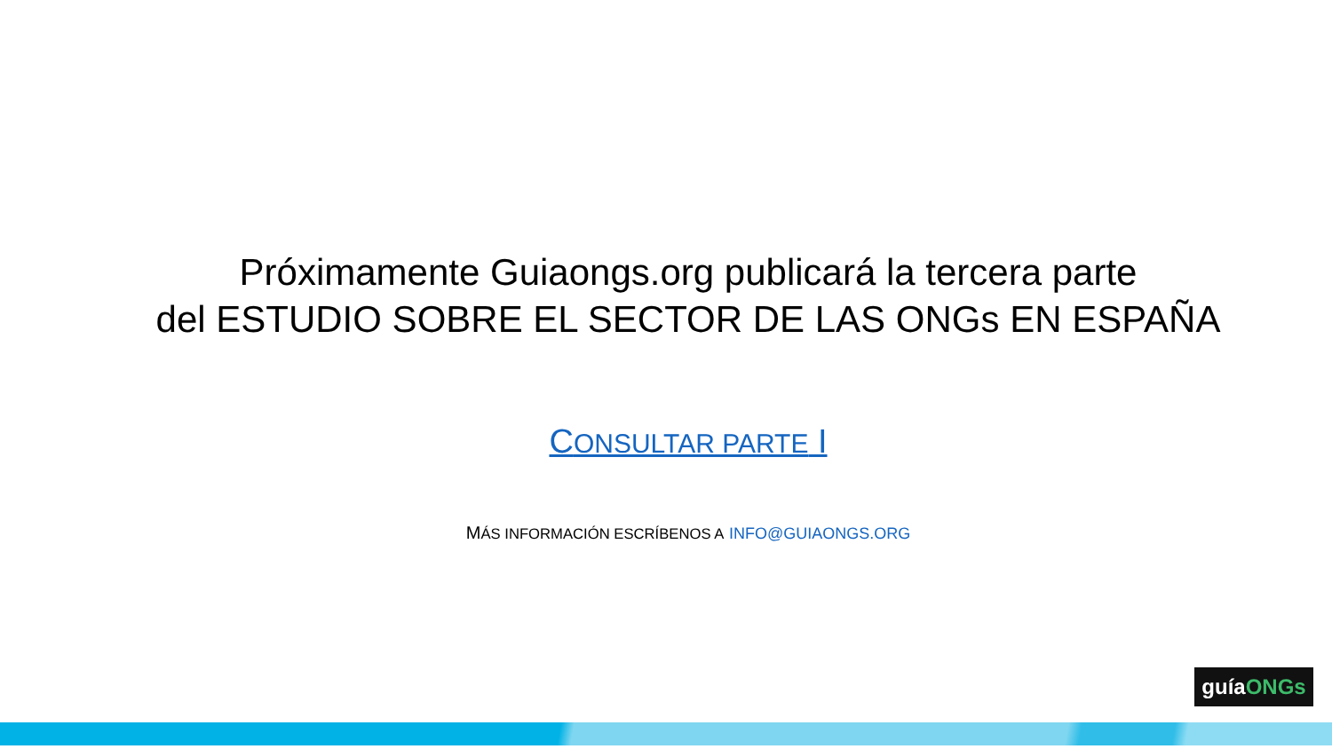Próximamente Guiaongs.org publicará la tercera parte
del ESTUDIO SOBRE EL SECTOR DE LAS ONGs EN ESPAÑA
CONSULTAR PARTE I
MÁS INFORMACIÓN ESCRÍBENOS A INFO@GUIAONGS.ORG
guíaONGs